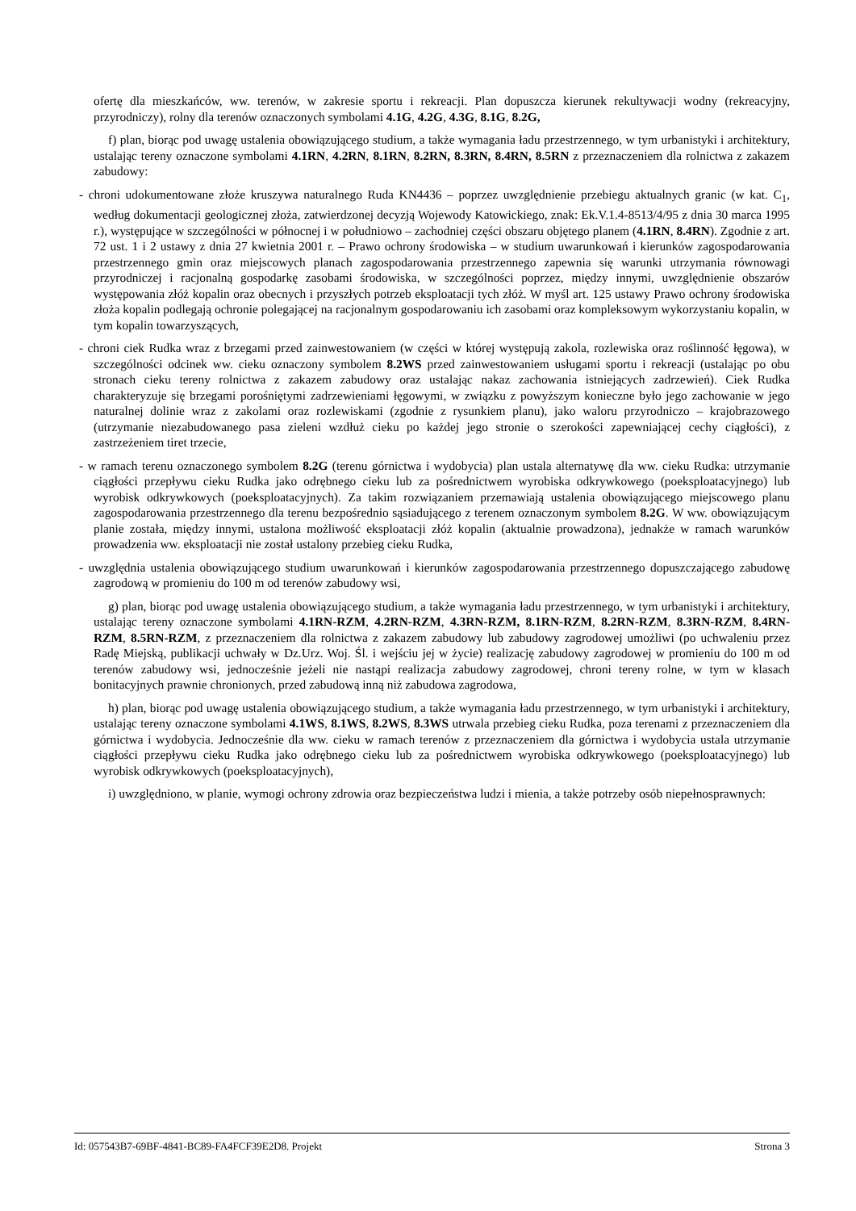ofertę dla mieszkańców, ww. terenów, w zakresie sportu i rekreacji. Plan dopuszcza kierunek rekultywacji wodny (rekreacyjny, przyrodniczy), rolny dla terenów oznaczonych symbolami 4.1G, 4.2G, 4.3G, 8.1G, 8.2G,
f) plan, biorąc pod uwagę ustalenia obowiązującego studium, a także wymagania ładu przestrzennego, w tym urbanistyki i architektury, ustalając tereny oznaczone symbolami 4.1RN, 4.2RN, 8.1RN, 8.2RN, 8.3RN, 8.4RN, 8.5RN z przeznaczeniem dla rolnictwa z zakazem zabudowy:
- chroni udokumentowane złoże kruszywa naturalnego Ruda KN4436 – poprzez uwzględnienie przebiegu aktualnych granic (w kat. C<sub>1</sub>, według dokumentacji geologicznej złoża, zatwierdzonej decyzją Wojewody Katowickiego, znak: Ek.V.1.4-8513/4/95 z dnia 30 marca 1995 r.), występujące w szczególności w północnej i w południowo – zachodniej części obszaru objętego planem (4.1RN, 8.4RN). Zgodnie z art. 72 ust. 1 i 2 ustawy z dnia 27 kwietnia 2001 r. – Prawo ochrony środowiska – w studium uwarunkowań i kierunków zagospodarowania przestrzennego gmin oraz miejscowych planach zagospodarowania przestrzennego zapewnia się warunki utrzymania równowagi przyrodniczej i racjonalną gospodarkę zasobami środowiska, w szczególności poprzez, między innymi, uwzględnienie obszarów występowania złóż kopalin oraz obecnych i przyszłych potrzeb eksploatacji tych złóż. W myśl art. 125 ustawy Prawo ochrony środowiska złoża kopalin podlegają ochronie polegającej na racjonalnym gospodarowaniu ich zasobami oraz kompleksowym wykorzystaniu kopalin, w tym kopalin towarzyszących,
- chroni ciek Rudka wraz z brzegami przed zainwestowaniem (w części w której występują zakola, rozlewiska oraz roślinność łęgowa), w szczególności odcinek ww. cieku oznaczony symbolem 8.2WS przed zainwestowaniem usługami sportu i rekreacji (ustalając po obu stronach cieku tereny rolnictwa z zakazem zabudowy oraz ustalając nakaz zachowania istniejących zadrzewień). Ciek Rudka charakteryzuje się brzegami porośniętymi zadrzewieniami łęgowymi, w związku z powyższym konieczne było jego zachowanie w jego naturalnej dolinie wraz z zakolami oraz rozlewiskami (zgodnie z rysunkiem planu), jako waloru przyrodniczo – krajobrazowego (utrzymanie niezabudowanego pasa zieleni wzdłuż cieku po każdej jego stronie o szerokości zapewniającej cechy ciągłości), z zastrzeżeniem tiret trzecie,
- w ramach terenu oznaczonego symbolem 8.2G (terenu górnictwa i wydobycia) plan ustala alternatywę dla ww. cieku Rudka: utrzymanie ciągłości przepływu cieku Rudka jako odrębnego cieku lub za pośrednictwem wyrobiska odkrywkowego (poeksploatacyjnego) lub wyrobisk odkrywkowych (poeksploatacyjnych). Za takim rozwiązaniem przemawiają ustalenia obowiązującego miejscowego planu zagospodarowania przestrzennego dla terenu bezpośrednio sąsiadującego z terenem oznaczonym symbolem 8.2G. W ww. obowiązującym planie została, między innymi, ustalona możliwość eksploatacji złóż kopalin (aktualnie prowadzona), jednakże w ramach warunków prowadzenia ww. eksploatacji nie został ustalony przebieg cieku Rudka,
- uwzględnia ustalenia obowiązującego studium uwarunkowań i kierunków zagospodarowania przestrzennego dopuszczającego zabudowę zagrodową w promieniu do 100 m od terenów zabudowy wsi,
g) plan, biorąc pod uwagę ustalenia obowiązującego studium, a także wymagania ładu przestrzennego, w tym urbanistyki i architektury, ustalając tereny oznaczone symbolami 4.1RN-RZM, 4.2RN-RZM, 4.3RN-RZM, 8.1RN-RZM, 8.2RN-RZM, 8.3RN-RZM, 8.4RN-RZM, 8.5RN-RZM, z przeznaczeniem dla rolnictwa z zakazem zabudowy lub zabudowy zagrodowej umożliwi (po uchwaleniu przez Radę Miejską, publikacji uchwały w Dz.Urz. Woj. Śl. i wejściu jej w życie) realizację zabudowy zagrodowej w promieniu do 100 m od terenów zabudowy wsi, jednocześnie jeżeli nie nastąpi realizacja zabudowy zagrodowej, chroni tereny rolne, w tym w klasach bonitacyjnych prawnie chronionych, przed zabudową inną niż zabudowa zagrodowa,
h) plan, biorąc pod uwagę ustalenia obowiązującego studium, a także wymagania ładu przestrzennego, w tym urbanistyki i architektury, ustalając tereny oznaczone symbolami 4.1WS, 8.1WS, 8.2WS, 8.3WS utrwala przebieg cieku Rudka, poza terenami z przeznaczeniem dla górnictwa i wydobycia. Jednocześnie dla ww. cieku w ramach terenów z przeznaczeniem dla górnictwa i wydobycia ustala utrzymanie ciągłości przepływu cieku Rudka jako odrębnego cieku lub za pośrednictwem wyrobiska odkrywkowego (poeksploatacyjnego) lub wyrobisk odkrywkowych (poeksploatacyjnych),
i) uwzględniono, w planie, wymogi ochrony zdrowia oraz bezpieczeństwa ludzi i mienia, a także potrzeby osób niepełnosprawnych:
Id: 057543B7-69BF-4841-BC89-FA4FCF39E2D8. Projekt Strona 3